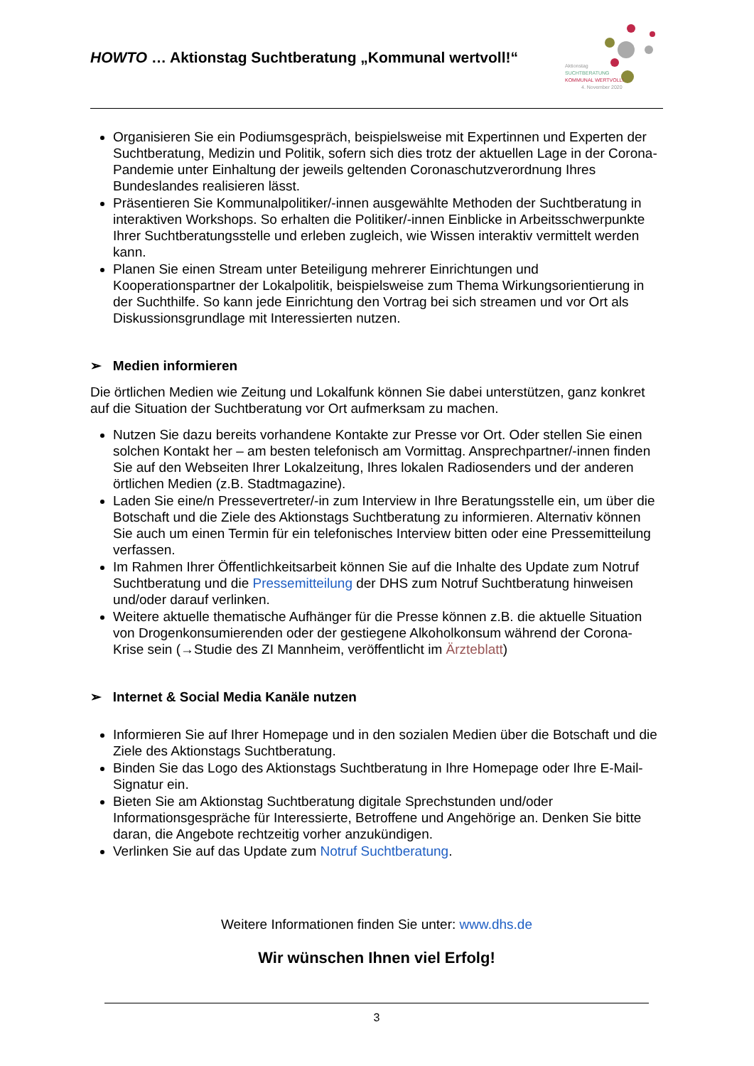HOWTO … Aktionstag Suchtberatung „Kommunal wertvoll!“
Aktionstag
SUCHTBERATUNG
KOMMUNAL WERTVOLL!
4. November 2020
Organisieren Sie ein Podiumsgespräch, beispielsweise mit Expertinnen und Experten der Suchtberatung, Medizin und Politik, sofern sich dies trotz der aktuellen Lage in der Corona-Pandemie unter Einhaltung der jeweils geltenden Coronaschutzverordnung Ihres Bundeslandes realisieren lässt.
Präsentieren Sie Kommunalpolitiker/-innen ausgewählte Methoden der Suchtberatung in interaktiven Workshops. So erhalten die Politiker/-innen Einblicke in Arbeitsschwerpunkte Ihrer Suchtberatungsstelle und erleben zugleich, wie Wissen interaktiv vermittelt werden kann.
Planen Sie einen Stream unter Beteiligung mehrerer Einrichtungen und Kooperationspartner der Lokalpolitik, beispielsweise zum Thema Wirkungsorientierung in der Suchthilfe. So kann jede Einrichtung den Vortrag bei sich streamen und vor Ort als Diskussionsgrundlage mit Interessierten nutzen.
➢ Medien informieren
Die örtlichen Medien wie Zeitung und Lokalfunk können Sie dabei unterstützen, ganz konkret auf die Situation der Suchtberatung vor Ort aufmerksam zu machen.
Nutzen Sie dazu bereits vorhandene Kontakte zur Presse vor Ort. Oder stellen Sie einen solchen Kontakt her – am besten telefonisch am Vormittag. Ansprechpartner/-innen finden Sie auf den Webseiten Ihrer Lokalzeitung, Ihres lokalen Radiosenders und der anderen örtlichen Medien (z.B. Stadtmagazine).
Laden Sie eine/n Pressevertreter/-in zum Interview in Ihre Beratungsstelle ein, um über die Botschaft und die Ziele des Aktionstags Suchtberatung zu informieren. Alternativ können Sie auch um einen Termin für ein telefonisches Interview bitten oder eine Pressemitteilung verfassen.
Im Rahmen Ihrer Öffentlichkeitsarbeit können Sie auf die Inhalte des Update zum Notruf Suchtberatung und die Pressemitteilung der DHS zum Notruf Suchtberatung hinweisen und/oder darauf verlinken.
Weitere aktuelle thematische Aufhänger für die Presse können z.B. die aktuelle Situation von Drogenkonsumierenden oder der gestiegene Alkoholkonsum während der Corona-Krise sein (→Studie des ZI Mannheim, veröffentlicht im Ärzteblatt)
➢ Internet & Social Media Kanäle nutzen
Informieren Sie auf Ihrer Homepage und in den sozialen Medien über die Botschaft und die Ziele des Aktionstags Suchtberatung.
Binden Sie das Logo des Aktionstags Suchtberatung in Ihre Homepage oder Ihre E-Mail-Signatur ein.
Bieten Sie am Aktionstag Suchtberatung digitale Sprechstunden und/oder Informationsgespräche für Interessierte, Betroffene und Angehörige an. Denken Sie bitte daran, die Angebote rechtzeitig vorher anzukündigen.
Verlinken Sie auf das Update zum Notruf Suchtberatung.
Weitere Informationen finden Sie unter: www.dhs.de
Wir wünschen Ihnen viel Erfolg!
3